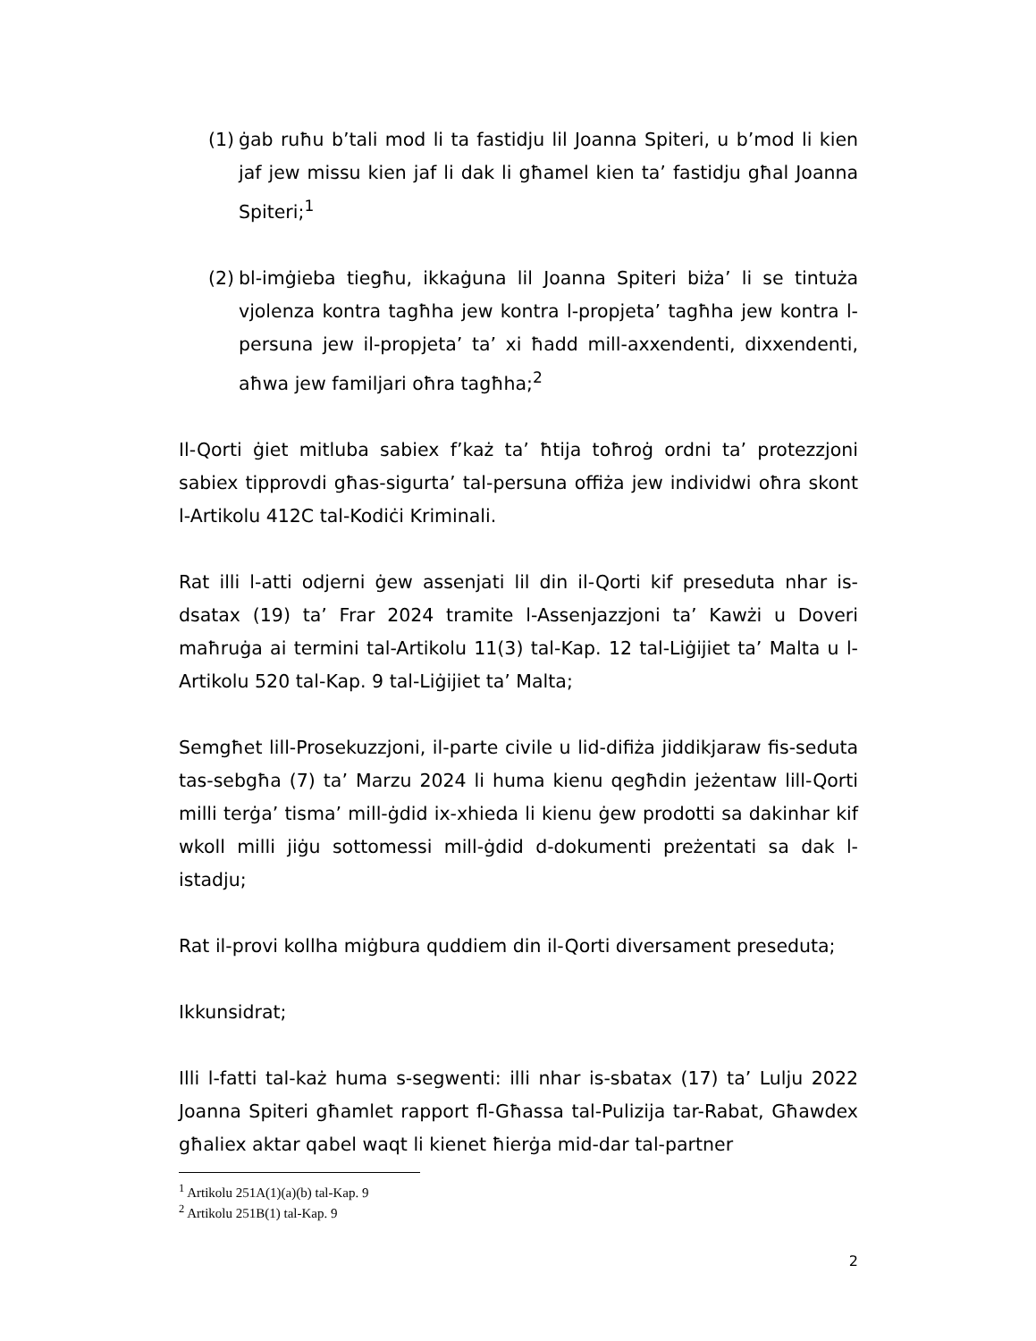(1)
ġab ruħu b’tali mod li ta fastidju lil Joanna Spiteri, u b’mod li kien jaf jew missu kien jaf li dak li għamel kien ta’ fastidju għal Joanna Spiteri;<sup>1</sup>
(2)
bl-imġieba tiegħu, ikkaġuna lil Joanna Spiteri biża’ li se tintuża vjolenza kontra tagħha jew kontra l-propjeta’ tagħha jew kontra l-persuna jew il-propjeta’ ta’ xi ħadd mill-axxendenti, dixxendenti, aħwa jew familjari oħra tagħha;<sup>2</sup>
Il-Qorti ġiet mitluba sabiex f’każ ta’ ħtija toħroġ ordni ta’ protezzjoni sabiex tipprovdi għas-sigurta’ tal-persuna offiża jew individwi oħra skont l-Artikolu 412C tal-Kodiċi Kriminali.
Rat illi l-atti odjerni ġew assenjati lil din il-Qorti kif preseduta nhar is-dsatax (19) ta’ Frar 2024 tramite l-Assenjazzjoni ta’ Kawżi u Doveri maħruġa ai termini tal-Artikolu 11(3) tal-Kap. 12 tal-Liġijiet ta’ Malta u l-Artikolu 520 tal-Kap. 9 tal-Liġijiet ta’ Malta;
Semgħet lill-Prosekuzzjoni, il-parte civile u lid-difiża jiddikjaraw fis-seduta tas-sebgħa (7) ta’ Marzu 2024 li huma kienu qegħdin jeżentaw lill-Qorti milli terġa’ tisma’ mill-ġdid ix-xhieda li kienu ġew prodotti sa dakinhar kif wkoll milli jiġu sottomessi mill-ġdid d-dokumenti preżentati sa dak l-istadju;
Rat il-provi kollha miġbura quddiem din il-Qorti diversament preseduta;
Ikkunsidrat;
Illi l-fatti tal-każ huma s-segwenti: illi nhar is-sbatax (17) ta’ Lulju 2022 Joanna Spiteri għamlet rapport fl-Għassa tal-Pulizija tar-Rabat, Għawdex għaliex aktar qabel waqt li kienet ħierġa mid-dar tal-partner
<sup>1</sup> Artikolu 251A(1)(a)(b) tal-Kap. 9
<sup>2</sup> Artikolu 251B(1) tal-Kap. 9
2